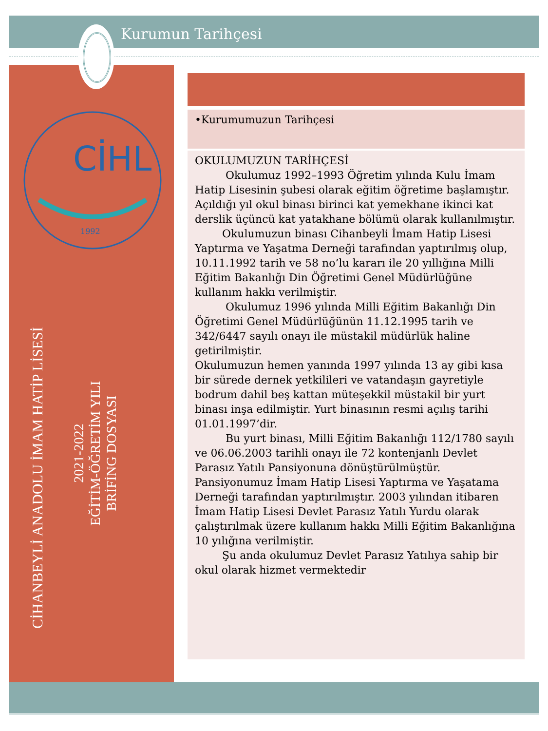Kurumun Tarihçesi
CİHL
1992
CİHANBEYLİ ANADOLU İMAM HATİP LİSESİ
2021-2022
EĞİTİM-ÖĞRETİM YILI
BRİFİNG DOSYASI
•Kurumumuzun Tarihçesi
OKULUMUZUN TARİHÇESİ
Okulumuz 1992–1993 Öğretim yılında Kulu İmam Hatip Lisesinin şubesi olarak eğitim öğretime başlamıştır. Açıldığı yıl okul binası birinci kat yemekhane ikinci kat derslik üçüncü kat yatakhane bölümü olarak kullanılmıştır.
Okulumuzun binası Cihanbeyli İmam Hatip Lisesi Yaptırma ve Yaşatma Derneği tarafından yaptırılmış olup, 10.11.1992 tarih ve 58 no’lu kararı ile 20 yıllığına Milli Eğitim Bakanlığı Din Öğretimi Genel Müdürlüğüne kullanım hakkı verilmiştir.
Okulumuz 1996 yılında Milli Eğitim Bakanlığı Din Öğretimi Genel Müdürlüğünün 11.12.1995 tarih ve 342/6447 sayılı onayı ile müstakil müdürlük haline getirilmiştir.
Okulumuzun hemen yanında 1997 yılında 13 ay gibi kısa bir sürede dernek yetkilileri ve vatandaşın gayretiyle bodrum dahil beş kattan müteşekkil müstakil bir yurt binası inşa edilmiştir. Yurt binasının resmi açılış tarihi 01.01.1997’dir.
Bu yurt binası, Milli Eğitim Bakanlığı 112/1780 sayılı ve 06.06.2003 tarihli onayı ile 72 kontenjanlı Devlet Parasız Yatılı Pansiyonuna dönüştürülmüştür.
Pansiyonumuz İmam Hatip Lisesi Yaptırma ve Yaşatama Derneği tarafından yaptırılmıştır. 2003 yılından itibaren İmam Hatip Lisesi Devlet Parasız Yatılı Yurdu olarak çalıştırılmak üzere kullanım hakkı Milli Eğitim Bakanlığına 10 yılığına verilmiştir.
Şu anda okulumuz Devlet Parasız Yatılıya sahip bir okul olarak hizmet vermektedir